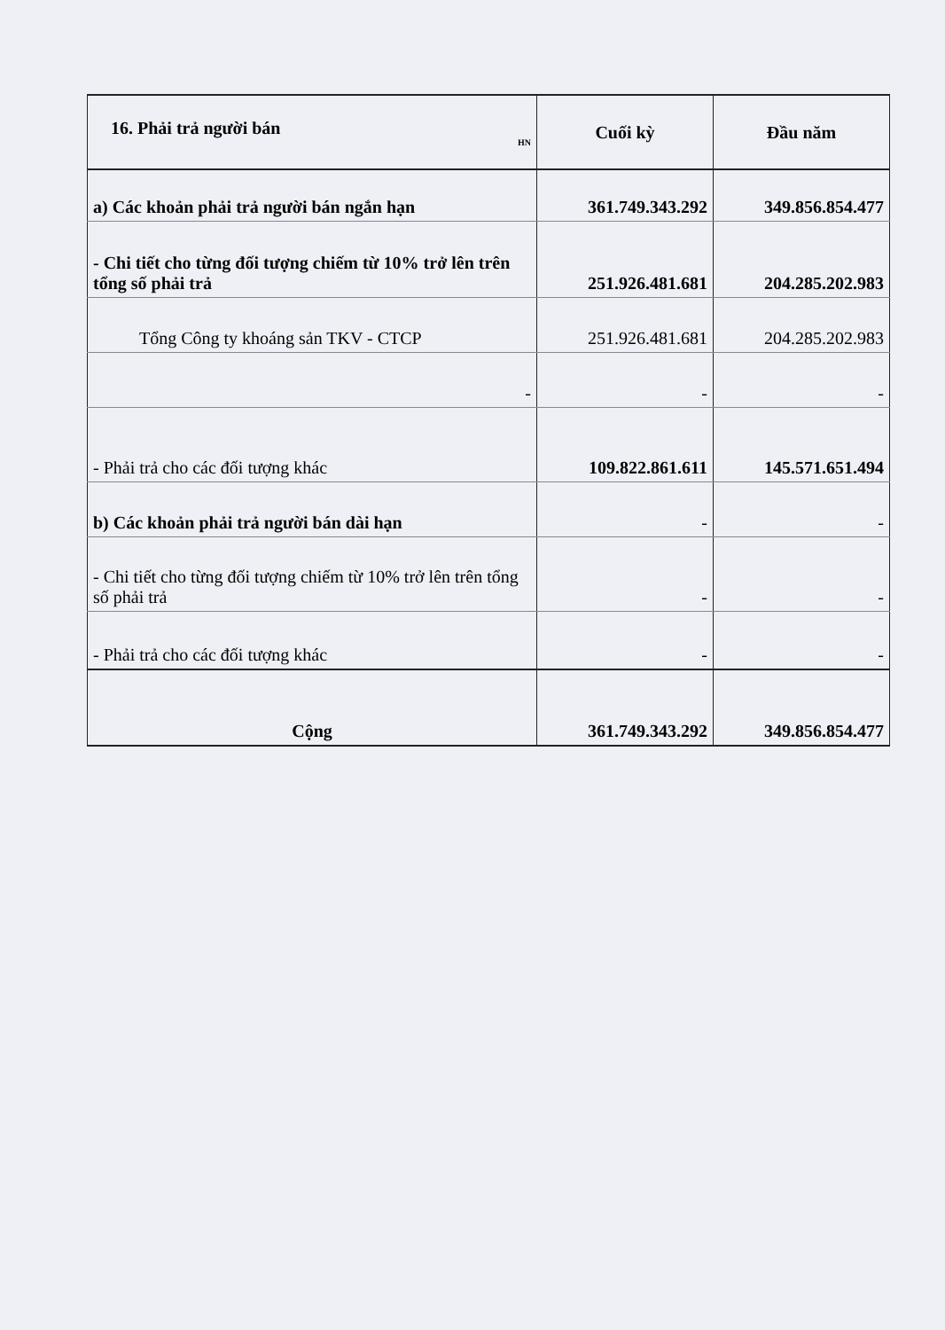| 16. Phải trả người bán HN | Cuối kỳ | Đầu năm |
| --- | --- | --- |
| a) Các khoản phải trả người bán ngắn hạn | 361.749.343.292 | 349.856.854.477 |
| - Chi tiết cho từng đối tượng chiếm từ 10% trở lên trên tổng số phải trả | 251.926.481.681 | 204.285.202.983 |
| Tổng Công ty khoáng sản TKV - CTCP | 251.926.481.681 | 204.285.202.983 |
| - | - | - |
| - Phải trả cho các đối tượng khác | 109.822.861.611 | 145.571.651.494 |
| b) Các khoản phải trả người bán dài hạn | - | - |
| - Chi tiết cho từng đối tượng chiếm từ 10% trở lên trên tổng số phải trả | - | - |
| - Phải trả cho các đối tượng khác | - | - |
| Cộng | 361.749.343.292 | 349.856.854.477 |